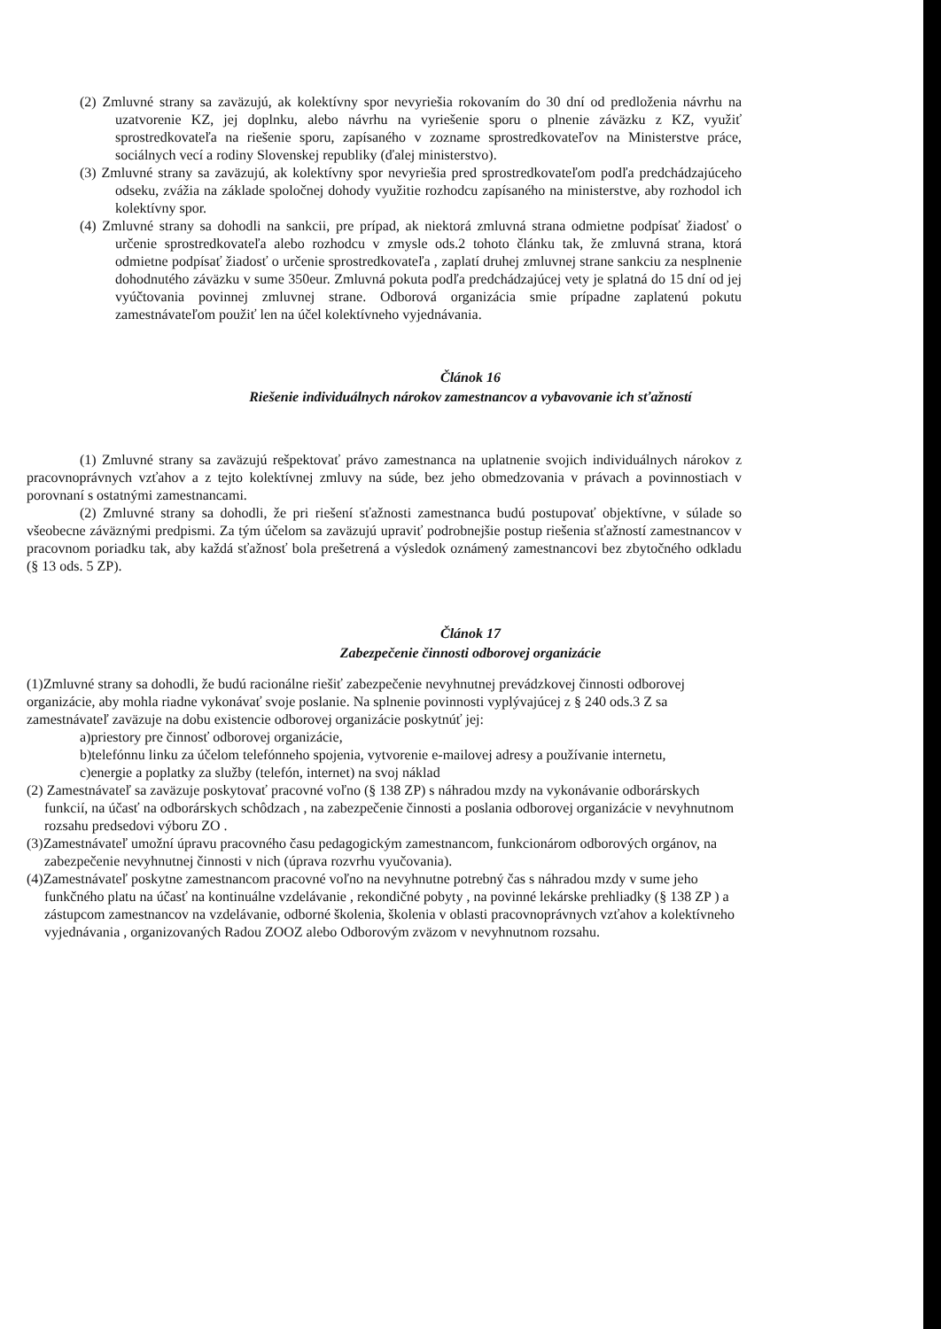(2) Zmluvné strany sa zaväzujú, ak kolektívny spor nevyriešia rokovaním do 30 dní od predloženia návrhu na uzatvorenie KZ, jej doplnku, alebo návrhu na vyriešenie sporu o plnenie záväzku z KZ, využiť sprostredkovateľa na riešenie sporu, zapísaného v zozname sprostredkovateľov na Ministerstve práce, sociálnych vecí a rodiny Slovenskej republiky (ďalej ministerstvo).
(3) Zmluvné strany sa zaväzujú, ak kolektívny spor nevyriešia pred sprostredkovateľom podľa predchádzajúceho odseku, zvážia na základe spoločnej dohody využitie rozhodcu zapísaného na ministerstve, aby rozhodol ich kolektívny spor.
(4) Zmluvné strany sa dohodli na sankcii, pre prípad, ak niektorá zmluvná strana odmietne podpísať žiadosť o určenie sprostredkovateľa alebo rozhodcu v zmysle ods.2 tohoto článku tak, že zmluvná strana, ktorá odmietne podpísať žiadosť o určenie sprostredkovateľa , zaplatí druhej zmluvnej strane sankciu za nesplnenie dohodnutého záväzku v sume 350eur. Zmluvná pokuta podľa predchádzajúcej vety je splatná do 15 dní od jej vyúčtovania povinnej zmluvnej strane. Odborová organizácia smie prípadne zaplatenú pokutu zamestnávateľom použiť len na účel kolektívneho vyjednávania.
Článok 16
Riešenie individuálnych nárokov zamestnancov a vybavovanie ich sťažností
(1) Zmluvné strany sa zaväzujú rešpektovať právo zamestnanca na uplatnenie svojich individuálnych nárokov z pracovnoprávnych vzťahov a z tejto kolektívnej zmluvy na súde, bez jeho obmedzovania v právach a povinnostiach v porovnaní s ostatnými zamestnancami.
(2) Zmluvné strany sa dohodli, že pri riešení sťažnosti zamestnanca budú postupovať objektívne, v súlade so všeobecne záväznými predpismi. Za tým účelom sa zaväzujú upraviť podrobnejšie postup riešenia sťažností zamestnancov v pracovnom poriadku tak, aby každá sťažnosť bola prešetrená a výsledok oznámený zamestnancovi bez zbytočného odkladu (§ 13 ods. 5 ZP).
Článok 17
Zabezpečenie činnosti odborovej organizácie
(1)Zmluvné strany sa dohodli, že budú racionálne riešiť zabezpečenie nevyhnutnej prevádzkovej činnosti odborovej organizácie, aby mohla riadne vykonávať svoje poslanie. Na splnenie povinnosti vyplývajúcej z § 240 ods.3 Z sa zamestnávateľ zaväzuje na dobu existencie odborovej organizácie poskytnúť jej:
a)priestory pre činnosť odborovej organizácie,
b)telefónnu linku za účelom telefónneho spojenia, vytvorenie e-mailovej adresy a používanie internetu,
c)energie a poplatky za služby (telefón, internet) na svoj náklad
(2) Zamestnávateľ sa zaväzuje poskytovať pracovné voľno (§ 138 ZP) s náhradou mzdy na vykonávanie odborárskych funkcií, na účasť na odborárskych schôdzach , na zabezpečenie činnosti a poslania odborovej organizácie v nevyhnutnom rozsahu predsedovi výboru ZO .
(3)Zamestnávateľ umožní úpravu pracovného času pedagogickým zamestnancom, funkcionárom odborových orgánov, na zabezpečenie nevyhnutnej činnosti v nich (úprava rozvrhu vyučovania).
(4)Zamestnávateľ poskytne zamestnancom pracovné voľno na nevyhnutne potrebný čas s náhradou mzdy v sume jeho funkčného platu na účasť na kontinuálne vzdelávanie , rekondičné pobyty , na povinné lekárske prehliadky (§ 138 ZP ) a zástupcom zamestnancov na vzdelávanie, odborné školenia, školenia v oblasti pracovnoprávnych vzťahov a kolektívneho vyjednávania , organizovaných Radou ZOOZ alebo Odborovým zväzom v nevyhnutnom rozsahu.